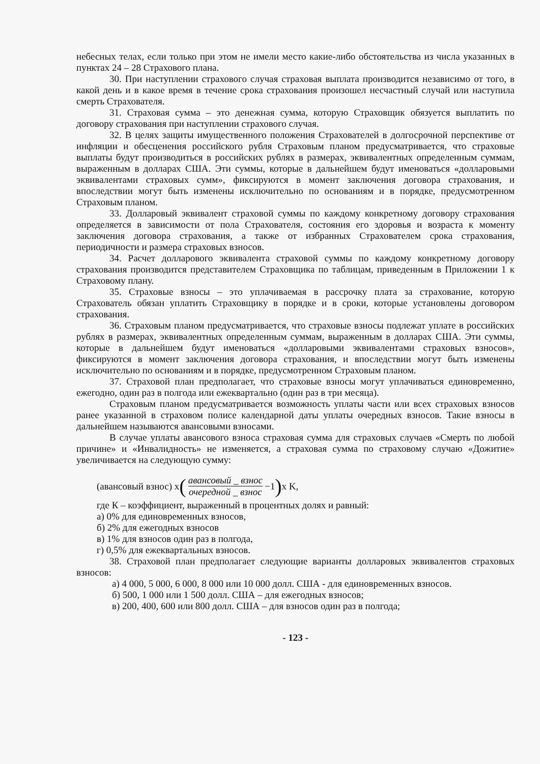небесных телах, если только при этом не имели место какие-либо обстоятельства из числа указанных в пунктах 24 – 28 Страхового плана.
30. При наступлении страхового случая страховая выплата производится независимо от того, в какой день и в какое время в течение срока страхования произошел несчастный случай или наступила смерть Страхователя.
31. Страховая сумма – это денежная сумма, которую Страховщик обязуется выплатить по договору страхования при наступлении страхового случая.
32. В целях защиты имущественного положения Страхователей в долгосрочной перспективе от инфляции и обесценения российского рубля Страховым планом предусматривается, что страховые выплаты будут производиться в российских рублях в размерах, эквивалентных определенным суммам, выраженным в долларах США. Эти суммы, которые в дальнейшем будут именоваться «долларовыми эквивалентами страховых сумм», фиксируются в момент заключения договора страхования, и впоследствии могут быть изменены исключительно по основаниям и в порядке, предусмотренном Страховым планом.
33. Долларовый эквивалент страховой суммы по каждому конкретному договору страхования определяется в зависимости от пола Страхователя, состояния его здоровья и возраста к моменту заключения договора страхования, а также от избранных Страхователем срока страхования, периодичности и размера страховых взносов.
34. Расчет долларового эквивалента страховой суммы по каждому конкретному договору страхования производится представителем Страховщика по таблицам, приведенным в Приложении 1 к Страховому плану.
35. Страховые взносы – это уплачиваемая в рассрочку плата за страхование, которую Страхователь обязан уплатить Страховщику в порядке и в сроки, которые установлены договором страхования.
36. Страховым планом предусматривается, что страховые взносы подлежат уплате в российских рублях в размерах, эквивалентных определенным суммам, выраженным в долларах США. Эти суммы, которые в дальнейшем будут именоваться «долларовыми эквивалентами страховых взносов», фиксируются в момент заключения договора страхования, и впоследствии могут быть изменены исключительно по основаниям и в порядке, предусмотренном Страховым планом.
37. Страховой план предполагает, что страховые взносы могут уплачиваться единовременно, ежегодно, один раз в полгода или ежеквартально (один раз в три месяца).
Страховым планом предусматривается возможность уплаты части или всех страховых взносов ранее указанной в страховом полисе календарной даты уплаты очередных взносов. Такие взносы в дальнейшем называются авансовыми взносами.
В случае уплаты авансового взноса страховая сумма для страховых случаев «Смерть по любой причине» и «Инвалидность» не изменяется, а страховая сумма по страховому случаю «Дожитие» увеличивается на следующую сумму:
(авансовый взнос) x (авансовый _ взнос очередной _ взнос −1) x K,
где К – коэффициент, выраженный в процентных долях и равный:
а) 0% для единовременных взносов,
б) 2% для ежегодных взносов
в) 1% для взносов один раз в полгода,
г) 0,5% для ежеквартальных взносов.
38. Страховой план предполагает следующие варианты долларовых эквивалентов страховых взносов:
а) 4 000, 5 000, 6 000, 8 000 или 10 000 долл. США - для единовременных взносов.
б) 500, 1 000 или 1 500 долл. США – для ежегодных взносов;
в) 200, 400, 600 или 800 долл. США – для взносов один раз в полгода;
- 123 -